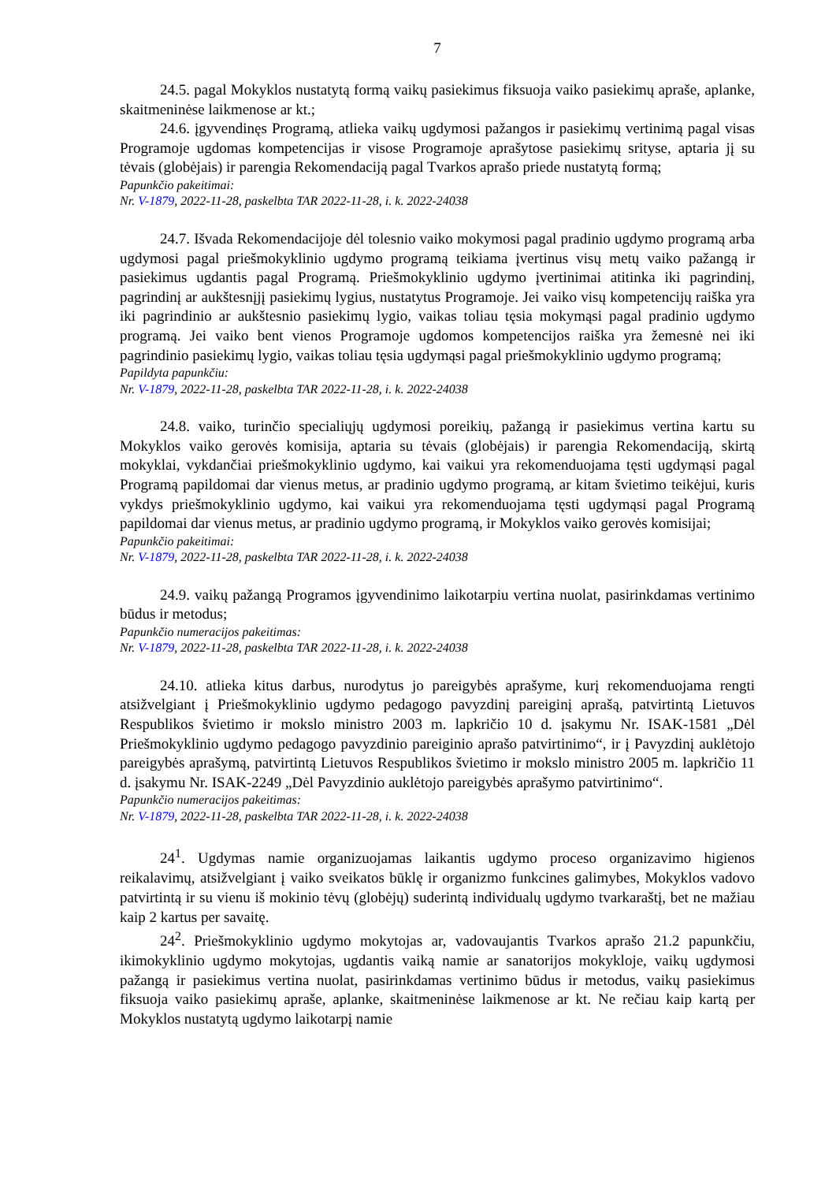7
24.5. pagal Mokyklos nustatytą formą vaikų pasiekimus fiksuoja vaiko pasiekimų apraše, aplanke, skaitmeninėse laikmenose ar kt.;
24.6. įgyvendinęs Programą, atlieka vaikų ugdymosi pažangos ir pasiekimų vertinimą pagal visas Programoje ugdomas kompetencijas ir visose Programoje aprašytose pasiekimų srityse, aptaria jį su tėvais (globėjais) ir parengia Rekomendaciją pagal Tvarkos aprašo priede nustatytą formą;
Papunkčio pakeitimai:
Nr. V-1879, 2022-11-28, paskelbta TAR 2022-11-28, i. k. 2022-24038
24.7. Išvada Rekomendacijoje dėl tolesnio vaiko mokymosi pagal pradinio ugdymo programą arba ugdymosi pagal priešmokyklinio ugdymo programą teikiama įvertinus visų metų vaiko pažangą ir pasiekimus ugdantis pagal Programą. Priešmokyklinio ugdymo įvertinimai atitinka iki pagrindinį, pagrindinį ar aukštesnįjį pasiekimų lygius, nustatytus Programoje. Jei vaiko visų kompetencijų raiška yra iki pagrindinio ar aukštesnio pasiekimų lygio, vaikas toliau tęsia mokymąsi pagal pradinio ugdymo programą. Jei vaiko bent vienos Programoje ugdomos kompetencijos raiška yra žemesnė nei iki pagrindinio pasiekimų lygio, vaikas toliau tęsia ugdymąsi pagal priešmokyklinio ugdymo programą;
Papildyta papunkčiu:
Nr. V-1879, 2022-11-28, paskelbta TAR 2022-11-28, i. k. 2022-24038
24.8. vaiko, turinčio specialiųjų ugdymosi poreikių, pažangą ir pasiekimus vertina kartu su Mokyklos vaiko gerovės komisija, aptaria su tėvais (globėjais) ir parengia Rekomendaciją, skirtą mokyklai, vykdančiai priešmokyklinio ugdymo, kai vaikui yra rekomenduojama tęsti ugdymąsi pagal Programą papildomai dar vienus metus, ar pradinio ugdymo programą, ar kitam švietimo teikėjui, kuris vykdys priešmokyklinio ugdymo, kai vaikui yra rekomenduojama tęsti ugdymąsi pagal Programą papildomai dar vienus metus, ar pradinio ugdymo programą, ir Mokyklos vaiko gerovės komisijai;
Papunkčio pakeitimai:
Nr. V-1879, 2022-11-28, paskelbta TAR 2022-11-28, i. k. 2022-24038
24.9. vaikų pažangą Programos įgyvendinimo laikotarpiu vertina nuolat, pasirinkdamas vertinimo būdus ir metodus;
Papunkčio numeracijos pakeitimas:
Nr. V-1879, 2022-11-28, paskelbta TAR 2022-11-28, i. k. 2022-24038
24.10. atlieka kitus darbus, nurodytus jo pareigybės aprašyme, kurį rekomenduojama rengti atsižvelgiant į Priešmokyklinio ugdymo pedagogo pavyzdinį pareiginį aprašą, patvirtintą Lietuvos Respublikos švietimo ir mokslo ministro 2003 m. lapkričio 10 d. įsakymu Nr. ISAK-1581 „Dėl Priešmokyklinio ugdymo pedagogo pavyzdinio pareiginio aprašo patvirtinimo“, ir į Pavyzdinį auklėtojo pareigybės aprašymą, patvirtintą Lietuvos Respublikos švietimo ir mokslo ministro 2005 m. lapkričio 11 d. įsakymu Nr. ISAK-2249 „Dėl Pavyzdinio auklėtojo pareigybės aprašymo patvirtinimo“.
Papunkčio numeracijos pakeitimas:
Nr. V-1879, 2022-11-28, paskelbta TAR 2022-11-28, i. k. 2022-24038
24<sup>1</sup>. Ugdymas namie organizuojamas laikantis ugdymo proceso organizavimo higienos reikalavimų, atsižvelgiant į vaiko sveikatos būklę ir organizmo funkcines galimybes, Mokyklos vadovo patvirtintą ir su vienu iš mokinio tėvų (globėjų) suderintą individualų ugdymo tvarkaraštį, bet ne mažiau kaip 2 kartus per savaitę.
24<sup>2</sup>. Priešmokyklinio ugdymo mokytojas ar, vadovaujantis Tvarkos aprašo 21.2 papunkčiu, ikimokyklinio ugdymo mokytojas, ugdantis vaiką namie ar sanatorijos mokykloje, vaikų ugdymosi pažangą ir pasiekimus vertina nuolat, pasirinkdamas vertinimo būdus ir metodus, vaikų pasiekimus fiksuoja vaiko pasiekimų apraše, aplanke, skaitmeninėse laikmenose ar kt. Ne rečiau kaip kartą per Mokyklos nustatytą ugdymo laikotarpį namie